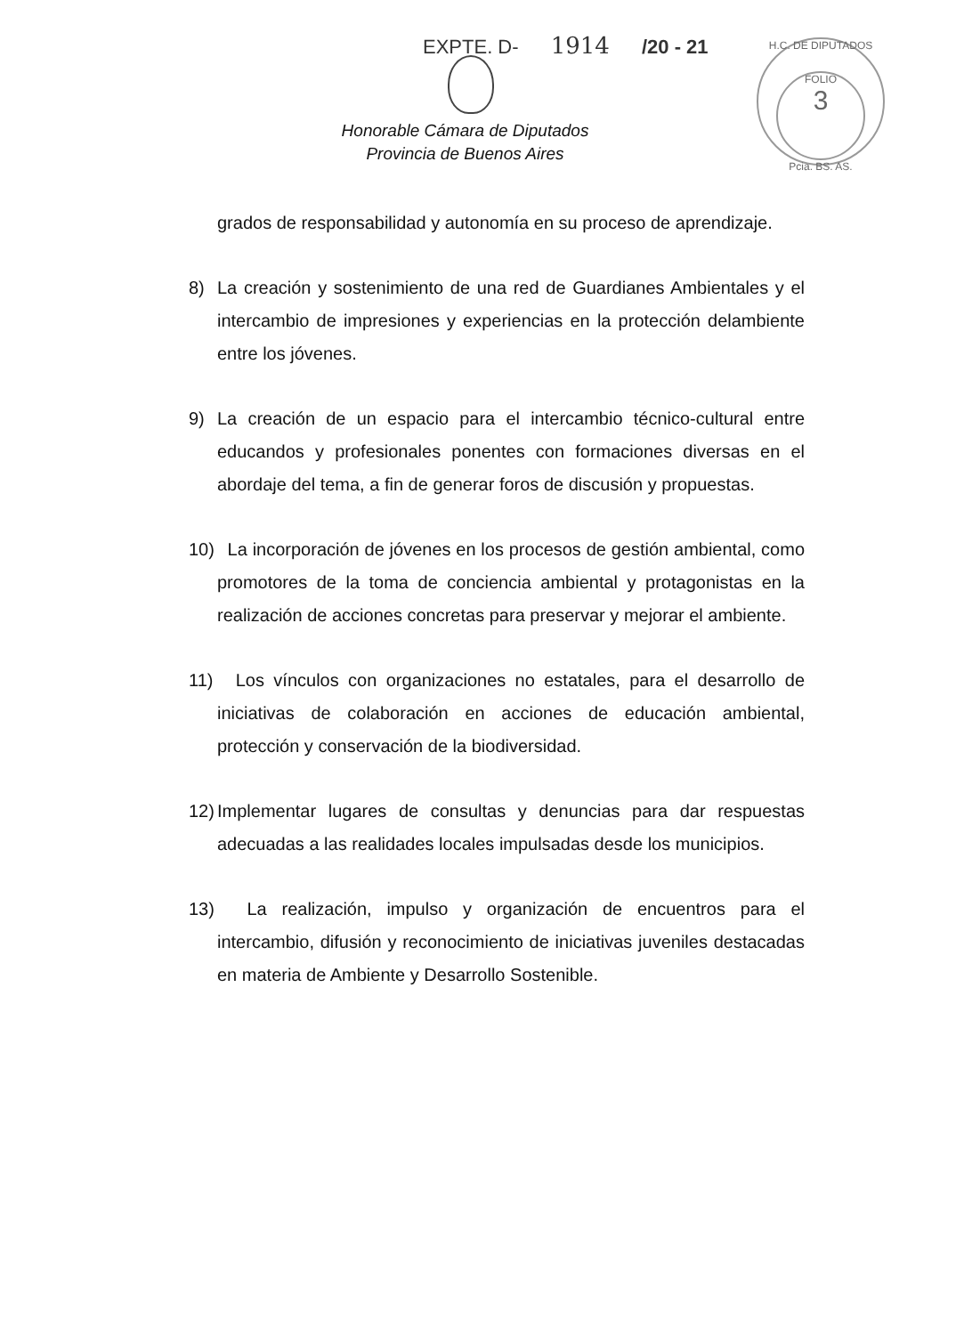EXPTE. D- 1914 /20 - 21
H.C. DE DIPUTADOS
FOLIO
3
Pcia. BS. AS.
Honorable Cámara de Diputados
Provincia de Buenos Aires
grados de responsabilidad y autonomía en su proceso de aprendizaje.
8) La creación y sostenimiento de una red de Guardianes Ambientales y el intercambio de impresiones y experiencias en la protección delambiente entre los jóvenes.
9) La creación de un espacio para el intercambio técnico-cultural entre educandos y profesionales ponentes con formaciones diversas en el abordaje del tema, a fin de generar foros de discusión y propuestas.
10) La incorporación de jóvenes en los procesos de gestión ambiental, como promotores de la toma de conciencia ambiental y protagonistas en la realización de acciones concretas para preservar y mejorar el ambiente.
11) Los vínculos con organizaciones no estatales, para el desarrollo de iniciativas de colaboración en acciones de educación ambiental, protección y conservación de la biodiversidad.
12) Implementar lugares de consultas y denuncias para dar respuestas adecuadas a las realidades locales impulsadas desde los municipios.
13) La realización, impulso y organización de encuentros para el intercambio, difusión y reconocimiento de iniciativas juveniles destacadas en materia de Ambiente y Desarrollo Sostenible.